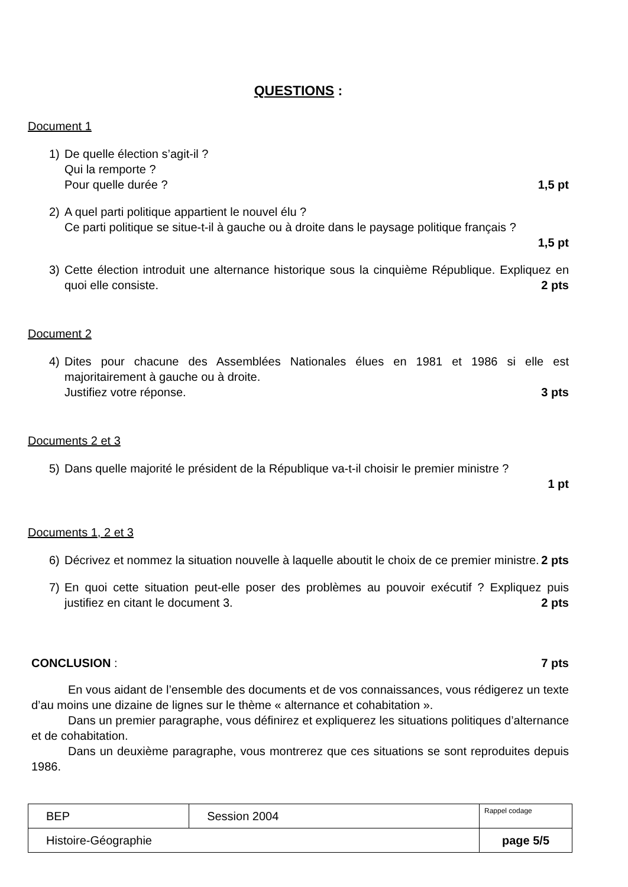QUESTIONS :
Document 1
1) De quelle élection s’agit-il ?
Qui la remporte ?
Pour quelle durée ? 1,5 pt
2) A quel parti politique appartient le nouvel élu ?
Ce parti politique se situe-t-il à gauche ou à droite dans le paysage politique français ?
1,5 pt
3) Cette élection introduit une alternance historique sous la cinquième République. Expliquez en quoi elle consiste. 2 pts
Document 2
4) Dites pour chacune des Assemblées Nationales élues en 1981 et 1986 si elle est majoritairement à gauche ou à droite.
Justifiez votre réponse. 3 pts
Documents 2 et 3
5) Dans quelle majorité le président de la République va-t-il choisir le premier ministre ?
1 pt
Documents 1, 2 et 3
6) Décrivez et nommez la situation nouvelle à laquelle aboutit le choix de ce premier ministre. 2 pts
7) En quoi cette situation peut-elle poser des problèmes au pouvoir exécutif ? Expliquez puis justifiez en citant le document 3. 2 pts
CONCLUSION : 7 pts
En vous aidant de l’ensemble des documents et de vos connaissances, vous rédigerez un texte d’au moins une dizaine de lignes sur le thème « alternance et cohabitation ».
Dans un premier paragraphe, vous définirez et expliquerez les situations politiques d’alternance et de cohabitation.
Dans un deuxième paragraphe, vous montrerez que ces situations se sont reproduites depuis 1986.
| BEP | Session 2004 | Rappel codage |
| Histoire-Géographie | | page 5/5 |